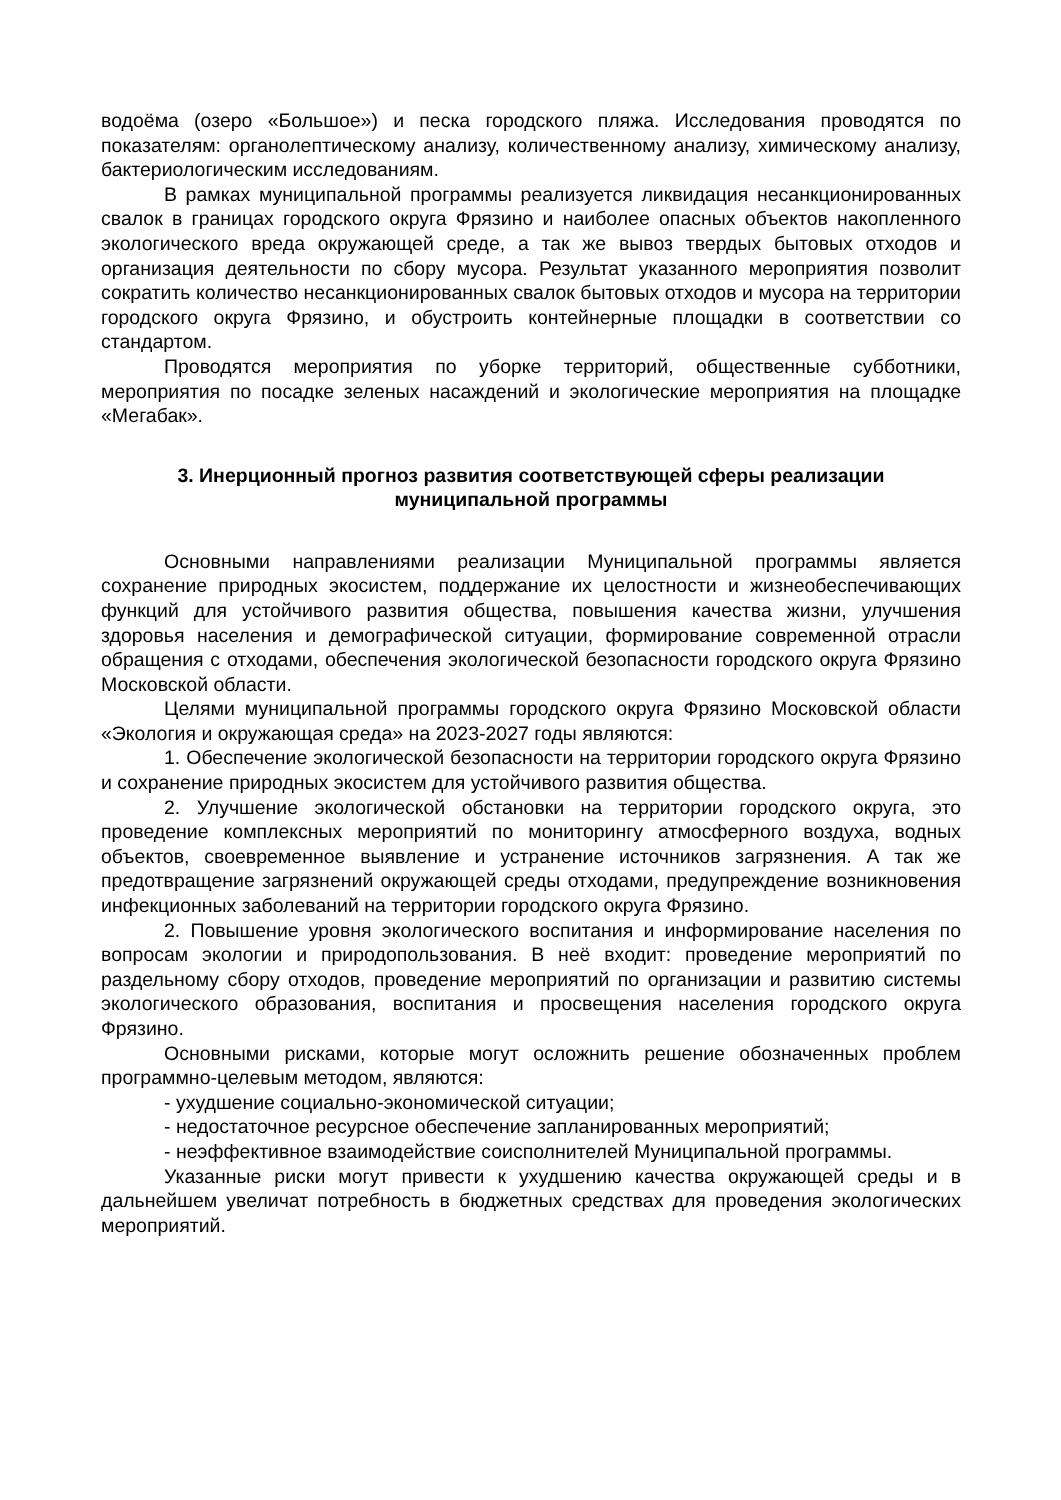водоёма (озеро «Большое») и песка городского пляжа. Исследования проводятся по показателям: органолептическому анализу, количественному анализу, химическому анализу, бактериологическим исследованиям.
В рамках муниципальной программы реализуется ликвидация несанкционированных свалок в границах городского округа Фрязино и наиболее опасных объектов накопленного экологического вреда окружающей среде, а так же вывоз твердых бытовых отходов и организация деятельности по сбору мусора. Результат указанного мероприятия позволит сократить количество несанкционированных свалок бытовых отходов и мусора на территории городского округа Фрязино, и обустроить контейнерные площадки в соответствии со стандартом.
Проводятся мероприятия по уборке территорий, общественные субботники, мероприятия по посадке зеленых насаждений и экологические мероприятия на площадке «Мегабак».
3. Инерционный прогноз развития соответствующей сферы реализации муниципальной программы
Основными направлениями реализации Муниципальной программы является сохранение природных экосистем, поддержание их целостности и жизнеобеспечивающих функций для устойчивого развития общества, повышения качества жизни, улучшения здоровья населения и демографической ситуации, формирование современной отрасли обращения с отходами, обеспечения экологической безопасности городского округа Фрязино Московской области.
Целями муниципальной программы городского округа Фрязино Московской области «Экология и окружающая среда» на 2023-2027 годы являются:
1. Обеспечение экологической безопасности на территории городского округа Фрязино и сохранение природных экосистем для устойчивого развития общества.
2. Улучшение экологической обстановки на территории городского округа, это проведение комплексных мероприятий по мониторингу атмосферного воздуха, водных объектов, своевременное выявление и устранение источников загрязнения. А так же предотвращение загрязнений окружающей среды отходами, предупреждение возникновения инфекционных заболеваний на территории городского округа Фрязино.
2. Повышение уровня экологического воспитания и информирование населения по вопросам экологии и природопользования. В неё входит: проведение мероприятий по раздельному сбору отходов, проведение мероприятий по организации и развитию системы экологического образования, воспитания и просвещения населения городского округа Фрязино.
Основными рисками, которые могут осложнить решение обозначенных проблем программно-целевым методом, являются:
- ухудшение социально-экономической ситуации;
- недостаточное ресурсное обеспечение запланированных мероприятий;
- неэффективное взаимодействие соисполнителей Муниципальной программы.
Указанные риски могут привести к ухудшению качества окружающей среды и в дальнейшем увеличат потребность в бюджетных средствах для проведения экологических мероприятий.